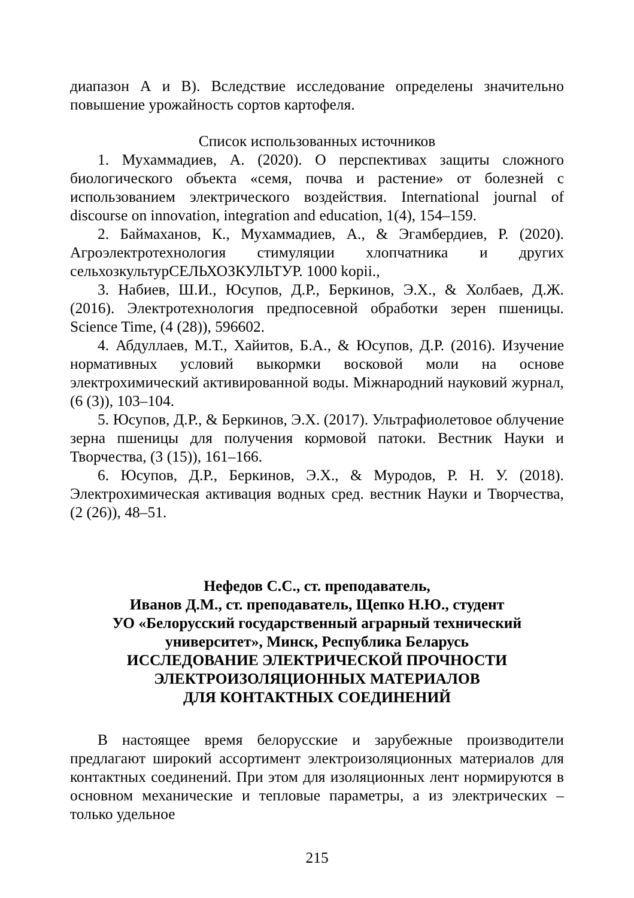диапазон А и В). Вследствие исследование определены значительно повышение урожайность сортов картофеля.
Список использованных источников
1. Мухаммадиев, А. (2020). О перспективах защиты сложного биологического объекта «семя, почва и растение» от болезней с использованием электрического воздействия. International journal of discourse on innovation, integration and education, 1(4), 154–159.
2. Баймаханов, К., Мухаммадиев, А., & Эгамбердиев, Р. (2020). Агроэлектротехнология стимуляции хлопчатника и других сельхозкультурСЕЛЬХОЗКУЛЬТУР. 1000 kopii.,
3. Набиев, Ш.И., Юсупов, Д.Р., Беркинов, Э.Х., & Холбаев, Д.Ж. (2016). Электротехнология предпосевной обработки зерен пшеницы. Science Time, (4 (28)), 596602.
4. Абдуллаев, М.Т., Хайитов, Б.А., & Юсупов, Д.Р. (2016). Изучение нормативных условий выкормки восковой моли на основе электрохимический активированной воды. Міжнародний науковий журнал, (6 (3)), 103–104.
5. Юсупов, Д.Р., & Беркинов, Э.Х. (2017). Ультрафиолетовое облучение зерна пшеницы для получения кормовой патоки. Вестник Науки и Творчества, (3 (15)), 161–166.
6. Юсупов, Д.Р., Беркинов, Э.Х., & Муродов, Р. Н. У. (2018). Электрохимическая активация водных сред. вестник Науки и Творчества, (2 (26)), 48–51.
Нефедов С.С., ст. преподаватель,
Иванов Д.М., ст. преподаватель, Щепко Н.Ю., студент
УО «Белорусский государственный аграрный технический университет», Минск, Республика Беларусь
ИССЛЕДОВАНИЕ ЭЛЕКТРИЧЕСКОЙ ПРОЧНОСТИ
ЭЛЕКТРОИЗОЛЯЦИОННЫХ МАТЕРИАЛОВ
ДЛЯ КОНТАКТНЫХ СОЕДИНЕНИЙ
В настоящее время белорусские и зарубежные производители предлагают широкий ассортимент электроизоляционных материалов для контактных соединений. При этом для изоляционных лент нормируются в основном механические и тепловые параметры, а из электрических – только удельное
215